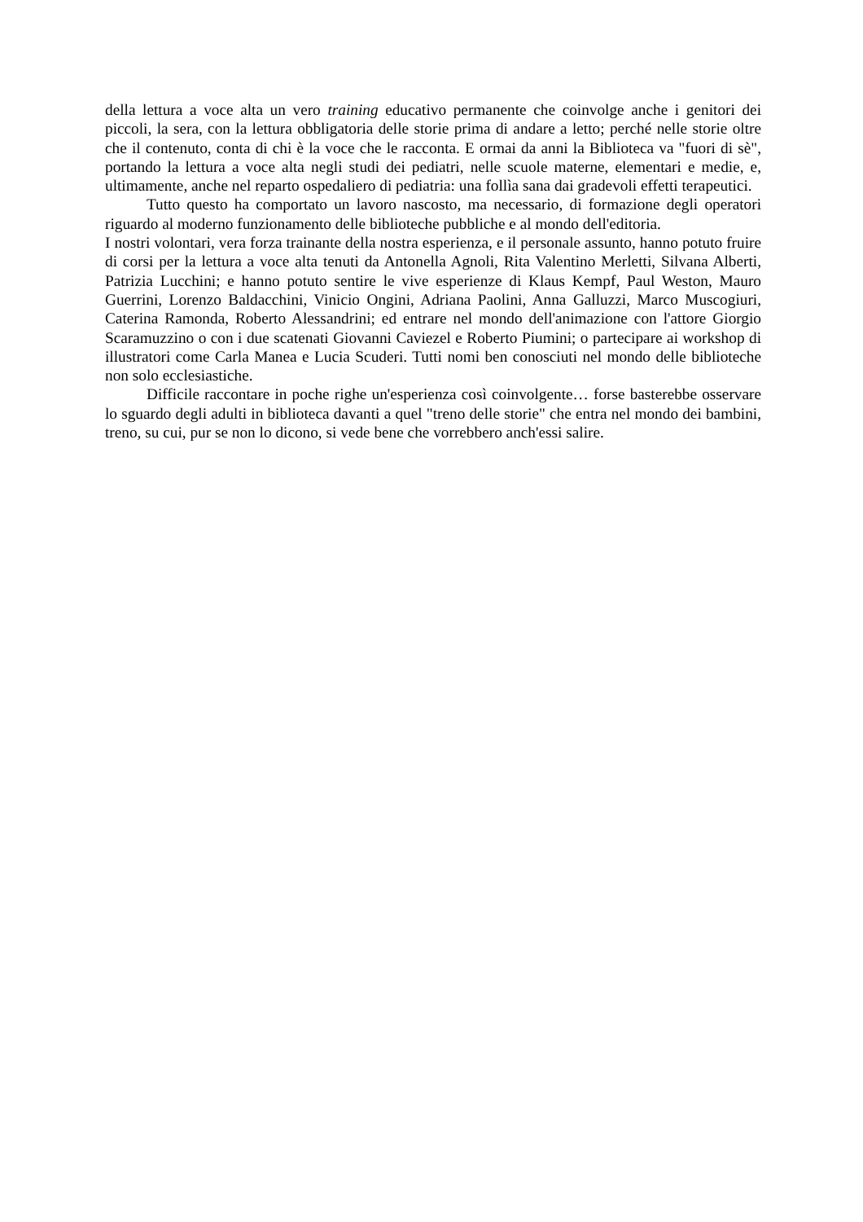della lettura a voce alta un vero training educativo permanente che coinvolge anche i genitori dei piccoli, la sera, con la lettura obbligatoria delle storie prima di andare a letto; perché nelle storie oltre che il contenuto, conta di chi è la voce che le racconta. E ormai da anni la Biblioteca va "fuori di sè", portando la lettura a voce alta negli studi dei pediatri, nelle scuole materne, elementari e medie, e, ultimamente, anche nel reparto ospedaliero di pediatria: una follìa sana dai gradevoli effetti terapeutici.
Tutto questo ha comportato un lavoro nascosto, ma necessario, di formazione degli operatori riguardo al moderno funzionamento delle biblioteche pubbliche e al mondo dell'editoria.
I nostri volontari, vera forza trainante della nostra esperienza, e il personale assunto, hanno potuto fruire di corsi per la lettura a voce alta tenuti da Antonella Agnoli, Rita Valentino Merletti, Silvana Alberti, Patrizia Lucchini; e hanno potuto sentire le vive esperienze di Klaus Kempf, Paul Weston, Mauro Guerrini, Lorenzo Baldacchini, Vinicio Ongini, Adriana Paolini, Anna Galluzzi, Marco Muscogiuri, Caterina Ramonda, Roberto Alessandrini; ed entrare nel mondo dell'animazione con l'attore Giorgio Scaramuzzino o con i due scatenati Giovanni Caviezel e Roberto Piumini; o partecipare ai workshop di illustratori come Carla Manea e Lucia Scuderi. Tutti nomi ben conosciuti nel mondo delle biblioteche non solo ecclesiastiche.
Difficile raccontare in poche righe un'esperienza così coinvolgente… forse basterebbe osservare lo sguardo degli adulti in biblioteca davanti a quel "treno delle storie" che entra nel mondo dei bambini, treno, su cui, pur se non lo dicono, si vede bene che vorrebbero anch'essi salire.